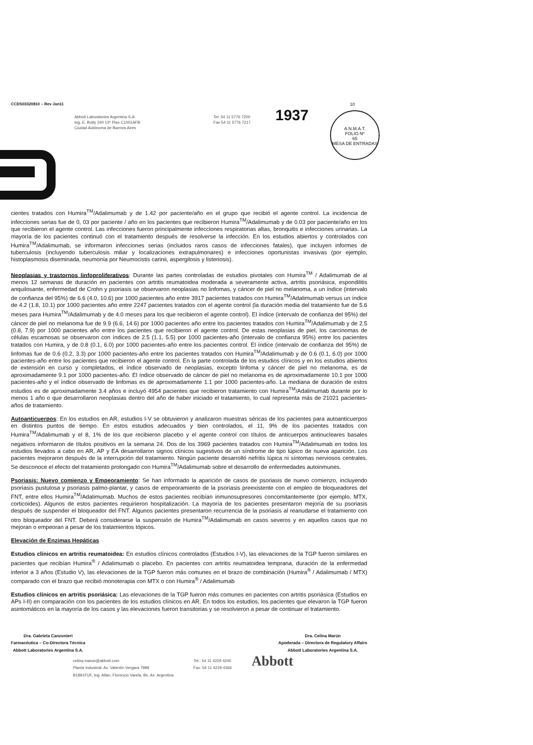CCDS03320810 – Rev Jan11 10
Abbott Laboratories Argentina S.A.
Ing. E. Butty 240 13º Piso C1001AFB
Ciudad Autónoma de Buenos Aires
Tel. 54 11 5776 7200
Fax 54 11 5776 7217
1937
A.N.M.A.T.
FOLIO Nº
65
MESA DE ENTRADAS
cientes tratados con Humira<sup>TM</sup>/Adalimumab y de 1.42 por paciente/año en el grupo que recibió el agente control. La incidencia de infecciones serias fue de 0, 03 por paciente / año en los pacientes que recibieron Humira<sup>TM</sup>/Adalimumab y de 0.03 por paciente/año en los que recibieron el agente control. Las infecciones fueron principalmente infecciones respiratorias altas, bronquitis e infecciones urinarias. La mayoría de los pacientes continuó con el tratamiento después de resolverse la infección. En los estudios abiertos y controlados con Humira<sup>TM</sup>/Adalimumab, se informaron infecciones serias (incluidos raros casos de infecciones fatales), que incluyen informes de tuberculosis (incluyendo tuberculosis miliar y localizaciones extrapulmonares) e infecciones oportunistas invasivas (por ejemplo, histoplasmosis diseminada, neumonía por Neumocistis carinii, aspergilosis y listeriosis).
Neoplasias y trastornos linfoproliferativos: Durante las partes controladas de estudios pivotales con Humira<sup>TM</sup> / Adalimumab de al menos 12 semanas de duración en pacientes con artritis reumatoidea moderada a severamente activa, artritis psoriásica, espondilitis anquilosante, enfermedad de Crohn y psoriasis se observaron neoplasias no linfomas, y cáncer de piel no melanoma, a un índice (intervalo de confianza del 95%) de 6.6 (4.0, 10.6) por 1000 pacientes año entre 3917 pacientes tratados con Humira<sup>TM</sup>/Adalimumab versus un índice de 4.2 (1.8, 10.1) por 1000 pacientes año entre 2247 pacientes tratados con el agente control (la duración media del tratamiento fue de 5.6 meses para Humira<sup>TM</sup>/Adalimumab y de 4.0 meses para los que recibieron el agente control). El índice (intervalo de confianza del 95%) del cáncer de piel no melanoma fue de 9.9 (6.6, 14.6) por 1000 pacientes año entre los pacientes tratados con Humira<sup>TM</sup>/Adalimumab y de 2.5 (0.8, 7.9) por 1000 pacientes año entre los pacientes que recibieron el agente control. De estas neoplasias de piel, los carcinomas de células escamosas se observaron con índices de 2.5 (1.1, 5.5) por 1000 pacientes-año (intervalo de confianza 95%) entre los pacientes tratados con Humira, y de 0.8 (0.1, 6.0) por 1000 pacientes-año entre los pacientes control. El índice (intervalo de confianza del 95%) de linfomas fue de 0.6 (0.2, 3.3) por 1000 pacientes-año entre los pacientes tratados con Humira<sup>TM</sup>/Adalimumab y de 0.6 (0.1, 6.0) por 1000 pacientes-año entre los pacientes que recibieron el agente control. En la parte controlada de los estudios clínicos y en los estudios abiertos de extensión en curso y completados, el índice observado de neoplasias, excepto linfoma y cáncer de piel no melanoma, es de aproximadamente 9.1 por 1000 pacientes-año. El índice observado de cáncer de piel no melanoma es de aproximadamente 10.1 por 1000 pacientes-año y el índice observado de linfomas es de aproximadamente 1.1 por 1000 pacientes-año. La mediana de duración de estos estudios es de aproximadamente 3.4 años e incluyó 4954 pacientes que recibieron tratamiento con Humira<sup>TM</sup>/Adalimumab durante por lo menos 1 año o que desarrollaron neoplasias dentro del año de haber iniciado el tratamiento, lo cual representa más de 21021 pacientes-años de tratamiento.
Autoanticuerpos: En los estudios en AR, estudios I-V se obtuvieron y analizaron muestras séricas de los pacientes para autoanticuerpos en distintos puntos de tiempo. En estos estudios adecuados y bien controlados, el 11, 9% de los pacientes tratados con Humira<sup>TM</sup>/Adalimumab y el 8, 1% de los que recibieron placebo y el agente control con títulos de anticuerpos antinucleares basales negativos informaron de títulos positivos en la semana 24. Dos de los 3969 pacientes tratados con Humira<sup>TM</sup>/Adalimumab en todos los estudios llevados a cabo en AR, AP y EA desarrollaron signos clínicos sugestivos de un síndrome de tipo lúpico de nueva aparición. Los pacientes mejoraron después de la interrupción del tratamiento. Ningún paciente desarrolló nefritis lúpica ni síntomas nerviosos centrales. Se desconoce el efecto del tratamiento prolongado con Humira<sup>TM</sup>/Adalimumab sobre el desarrollo de enfermedades autoinmunes.
Psoriasis: Nuevo comienzo y Empeoramiento: Se han informado la aparición de casos de psoriasis de nuevo comienzo, incluyendo psoriasis pustulosa y psoriasis palmo-plantar, y casos de empeoramiento de la psoriasis preexistente con el empleo de bloqueadores del FNT, entre ellos Humira<sup>TM</sup>/Adalimumab. Muchos de estos pacientes recibían inmunosupresores concomitantemente (por ejemplo, MTX, corticoides). Algunos de estos pacientes requirieron hospitalización. La mayoría de los pacientes presentaron mejoría de su psoriasis después de suspender el bloqueador del FNT. Algunos pacientes presentaron recurrencia de la psoriasis al reanudarse el tratamiento con otro bloqueador del FNT. Deberá considerarse la suspensión de Humira<sup>TM</sup>/Adalimumab en casos severos y en aquellos casos que no mejoran o empeoran a pesar de los tratamientos tópicos.
Elevación de Enzimas Hepáticas
Estudios clínicos en artritis reumatoidea: En estudios clínicos controlados (Estudios I-V), las elevaciones de la TGP fueron similares en pacientes que recibían Humira<sup>®</sup> / Adalimumab o placebo. En pacientes con artritis reumatoidea temprana, duración de la enfermedad inferior a 3 años (Estudio V), las elevaciones de la TGP fueron más comunes en el brazo de combinación (Humira<sup>®</sup> / Adalimumab / MTX) comparado con el brazo que recibió monoterapia con MTX o con Humira<sup>®</sup> / Adalimumab
Estudios clínicos en artritis psoriásica: Las elevaciones de la TGP fueron más comunes en pacientes con artritis psoriásica (Estudios en APs I-II) en comparación con los pacientes de los estudios clínicos en AR. En todos los estudios, los pacientes que elevaron la TGP fueron asintomáticos en la mayoría de los casos y las elevaciones fueron transitorias y se resolvieron a pesar de continuar el tratamiento.
Dra. Gabriela Canzonieri
Farmacéutica – Co-Directora Técnica
Abbott Laboratories Argentina S.A.
Dra. Celina Marún
Apoderada – Directora de Regulatory Affairs
Abbott Laboratories Argentina S.A.
celina.marun@abbott.com
Planta Industrial: Av. Valentín Vergara 7989
B1891FUF, Ing. Allan, Florencio Varela, Bs. As. Argentina
Tel.: 54 11 4229 4245
Fax: 54 11 4229 4366
Abbott